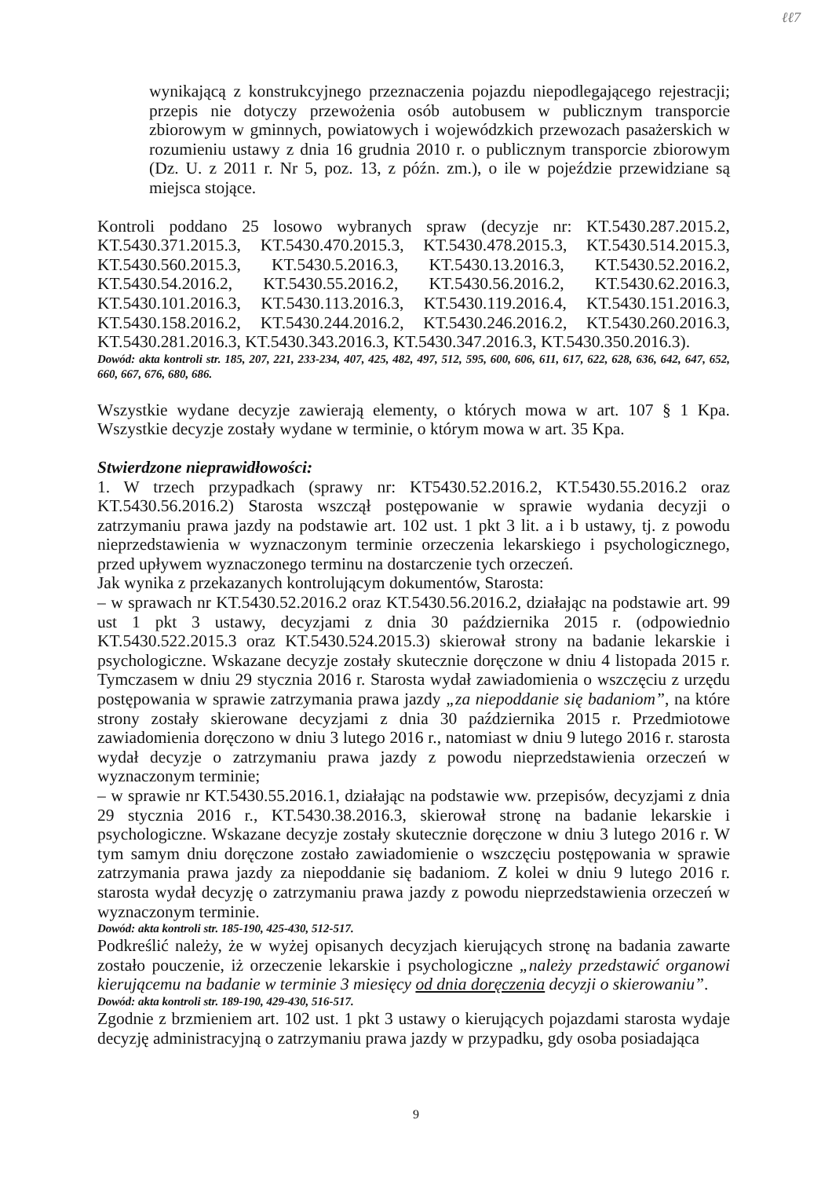ℓℓ7
wynikającą z konstrukcyjnego przeznaczenia pojazdu niepodlegającego rejestracji; przepis nie dotyczy przewożenia osób autobusem w publicznym transporcie zbiorowym w gminnych, powiatowych i wojewódzkich przewozach pasażerskich w rozumieniu ustawy z dnia 16 grudnia 2010 r. o publicznym transporcie zbiorowym (Dz. U. z 2011 r. Nr 5, poz. 13, z późn. zm.), o ile w pojeździe przewidziane są miejsca stojące.
Kontroli poddano 25 losowo wybranych spraw (decyzje nr: KT.5430.287.2015.2, KT.5430.371.2015.3, KT.5430.470.2015.3, KT.5430.478.2015.3, KT.5430.514.2015.3, KT.5430.560.2015.3, KT.5430.5.2016.3, KT.5430.13.2016.3, KT.5430.52.2016.2, KT.5430.54.2016.2, KT.5430.55.2016.2, KT.5430.56.2016.2, KT.5430.62.2016.3, KT.5430.101.2016.3, KT.5430.113.2016.3, KT.5430.119.2016.4, KT.5430.151.2016.3, KT.5430.158.2016.2, KT.5430.244.2016.2, KT.5430.246.2016.2, KT.5430.260.2016.3, KT.5430.281.2016.3, KT.5430.343.2016.3, KT.5430.347.2016.3, KT.5430.350.2016.3).
Dowód: akta kontroli str. 185, 207, 221, 233-234, 407, 425, 482, 497, 512, 595, 600, 606, 611, 617, 622, 628, 636, 642, 647, 652, 660, 667, 676, 680, 686.
Wszystkie wydane decyzje zawierają elementy, o których mowa w art. 107 § 1 Kpa. Wszystkie decyzje zostały wydane w terminie, o którym mowa w art. 35 Kpa.
Stwierdzone nieprawidłowości:
1. W trzech przypadkach (sprawy nr: KT5430.52.2016.2, KT.5430.55.2016.2 oraz KT.5430.56.2016.2) Starosta wszczął postępowanie w sprawie wydania decyzji o zatrzymaniu prawa jazdy na podstawie art. 102 ust. 1 pkt 3 lit. a i b ustawy, tj. z powodu nieprzedstawienia w wyznaczonym terminie orzeczenia lekarskiego i psychologicznego, przed upływem wyznaczonego terminu na dostarczenie tych orzeczeń.
Jak wynika z przekazanych kontrolującym dokumentów, Starosta:
– w sprawach nr KT.5430.52.2016.2 oraz KT.5430.56.2016.2, działając na podstawie art. 99 ust 1 pkt 3 ustawy, decyzjami z dnia 30 października 2015 r. (odpowiednio KT.5430.522.2015.3 oraz KT.5430.524.2015.3) skierował strony na badanie lekarskie i psychologiczne. Wskazane decyzje zostały skutecznie doręczone w dniu 4 listopada 2015 r. Tymczasem w dniu 29 stycznia 2016 r. Starosta wydał zawiadomienia o wszczęciu z urzędu postępowania w sprawie zatrzymania prawa jazdy „za niepoddanie się badaniom”, na które strony zostały skierowane decyzjami z dnia 30 października 2015 r. Przedmiotowe zawiadomienia doręczono w dniu 3 lutego 2016 r., natomiast w dniu 9 lutego 2016 r. starosta wydał decyzje o zatrzymaniu prawa jazdy z powodu nieprzedstawienia orzeczeń w wyznaczonym terminie;
– w sprawie nr KT.5430.55.2016.1, działając na podstawie ww. przepisów, decyzjami z dnia 29 stycznia 2016 r., KT.5430.38.2016.3, skierował stronę na badanie lekarskie i psychologiczne. Wskazane decyzje zostały skutecznie doręczone w dniu 3 lutego 2016 r. W tym samym dniu doręczone zostało zawiadomienie o wszczęciu postępowania w sprawie zatrzymania prawa jazdy za niepoddanie się badaniom. Z kolei w dniu 9 lutego 2016 r. starosta wydał decyzję o zatrzymaniu prawa jazdy z powodu nieprzedstawienia orzeczeń w wyznaczonym terminie.
Dowód: akta kontroli str. 185-190, 425-430, 512-517.
Podkreślić należy, że w wyżej opisanych decyzjach kierujących stronę na badania zawarte zostało pouczenie, iż orzeczenie lekarskie i psychologiczne „należy przedstawić organowi kierującemu na badanie w terminie 3 miesięcy od dnia doręczenia decyzji o skierowaniu”.
Dowód: akta kontroli str. 189-190, 429-430, 516-517.
Zgodnie z brzmieniem art. 102 ust. 1 pkt 3 ustawy o kierujących pojazdami starosta wydaje decyzję administracyjną o zatrzymaniu prawa jazdy w przypadku, gdy osoba posiadająca
9